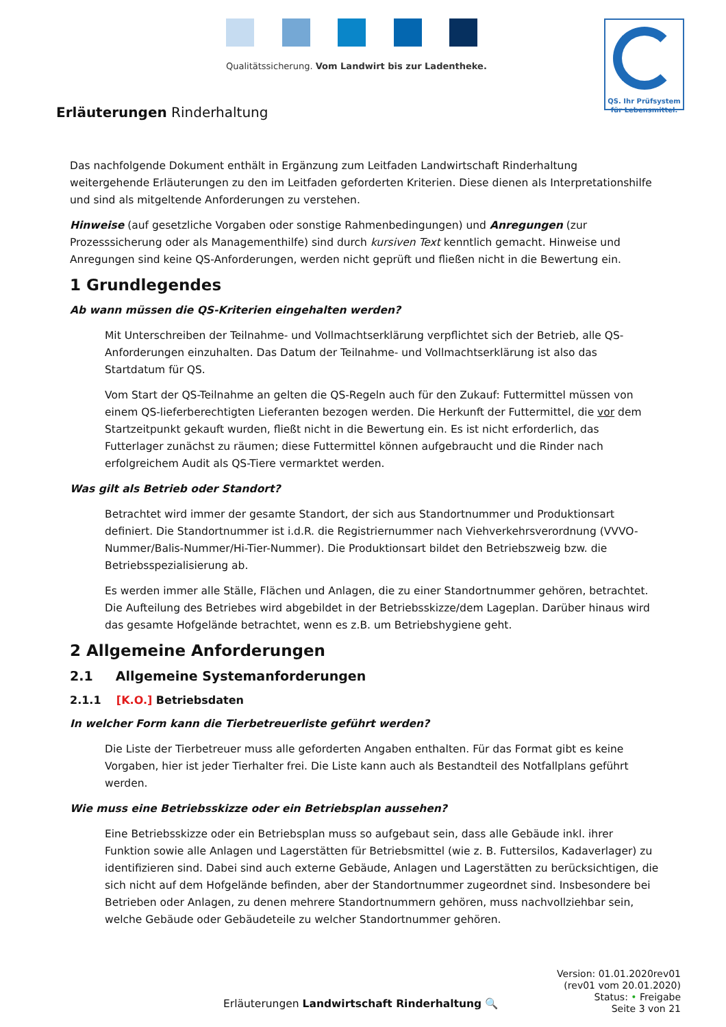Qualitätssicherung. Vom Landwirt bis zur Ladentheke.
QS. Ihr Prüfsystem
für Lebensmittel.
Erläuterungen Rinderhaltung
Das nachfolgende Dokument enthält in Ergänzung zum Leitfaden Landwirtschaft Rinderhaltung weitergehende Erläuterungen zu den im Leitfaden geforderten Kriterien. Diese dienen als Interpretationshilfe und sind als mitgeltende Anforderungen zu verstehen.
Hinweise (auf gesetzliche Vorgaben oder sonstige Rahmenbedingungen) und Anregungen (zur Prozesssicherung oder als Managementhilfe) sind durch kursiven Text kenntlich gemacht. Hinweise und Anregungen sind keine QS-Anforderungen, werden nicht geprüft und fließen nicht in die Bewertung ein.
1 Grundlegendes
Ab wann müssen die QS-Kriterien eingehalten werden?
Mit Unterschreiben der Teilnahme- und Vollmachtserklärung verpflichtet sich der Betrieb, alle QS-Anforderungen einzuhalten. Das Datum der Teilnahme- und Vollmachtserklärung ist also das Startdatum für QS.
Vom Start der QS-Teilnahme an gelten die QS-Regeln auch für den Zukauf: Futtermittel müssen von einem QS-lieferberechtigten Lieferanten bezogen werden. Die Herkunft der Futtermittel, die vor dem Startzeitpunkt gekauft wurden, fließt nicht in die Bewertung ein. Es ist nicht erforderlich, das Futterlager zunächst zu räumen; diese Futtermittel können aufgebraucht und die Rinder nach erfolgreichem Audit als QS-Tiere vermarktet werden.
Was gilt als Betrieb oder Standort?
Betrachtet wird immer der gesamte Standort, der sich aus Standortnummer und Produktionsart definiert. Die Standortnummer ist i.d.R. die Registriernummer nach Viehverkehrsverordnung (VVVO-Nummer/Balis-Nummer/Hi-Tier-Nummer). Die Produktionsart bildet den Betriebszweig bzw. die Betriebsspezialisierung ab.
Es werden immer alle Ställe, Flächen und Anlagen, die zu einer Standortnummer gehören, betrachtet. Die Aufteilung des Betriebes wird abgebildet in der Betriebsskizze/dem Lageplan. Darüber hinaus wird das gesamte Hofgelände betrachtet, wenn es z.B. um Betriebshygiene geht.
2 Allgemeine Anforderungen
2.1 Allgemeine Systemanforderungen
2.1.1 [K.O.] Betriebsdaten
In welcher Form kann die Tierbetreuerliste geführt werden?
Die Liste der Tierbetreuer muss alle geforderten Angaben enthalten. Für das Format gibt es keine Vorgaben, hier ist jeder Tierhalter frei. Die Liste kann auch als Bestandteil des Notfallplans geführt werden.
Wie muss eine Betriebsskizze oder ein Betriebsplan aussehen?
Eine Betriebsskizze oder ein Betriebsplan muss so aufgebaut sein, dass alle Gebäude inkl. ihrer Funktion sowie alle Anlagen und Lagerstätten für Betriebsmittel (wie z. B. Futtersilos, Kadaverlager) zu identifizieren sind. Dabei sind auch externe Gebäude, Anlagen und Lagerstätten zu berücksichtigen, die sich nicht auf dem Hofgelände befinden, aber der Standortnummer zugeordnet sind. Insbesondere bei Betrieben oder Anlagen, zu denen mehrere Standortnummern gehören, muss nachvollziehbar sein, welche Gebäude oder Gebäudeteile zu welcher Standortnummer gehören.
Erläuterungen Landwirtschaft Rinderhaltung 🔍
Version: 01.01.2020rev01
(rev01 vom 20.01.2020)
Status: • Freigabe
Seite 3 von 21